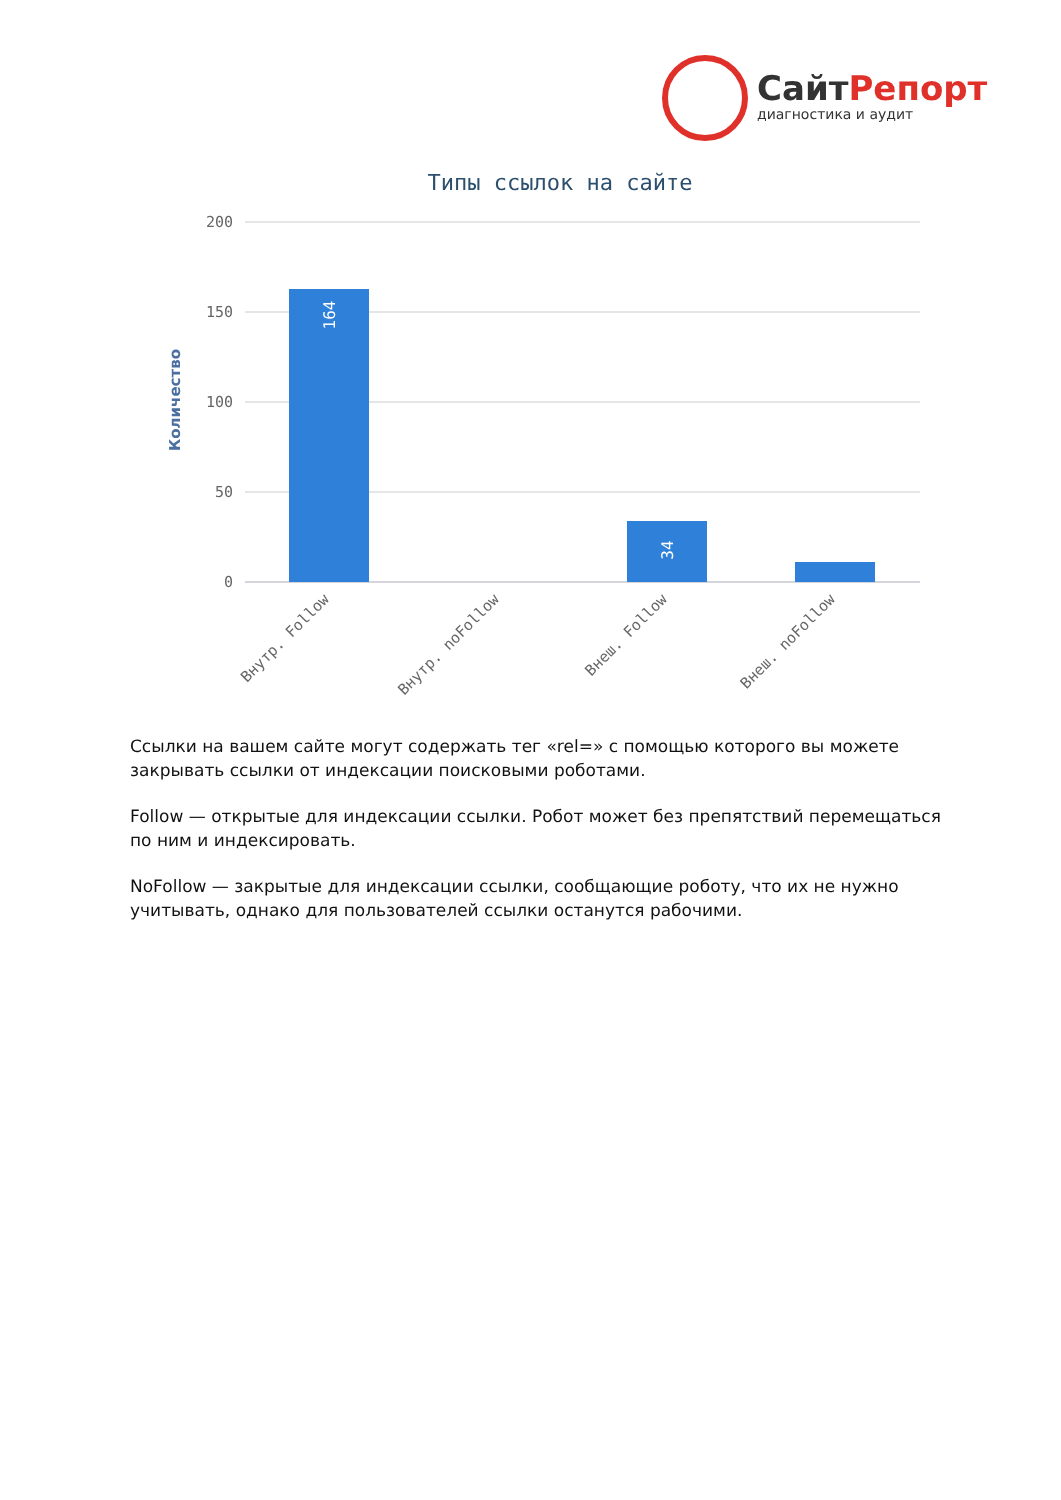СайтРепорт
диагностика и аудит
Типы ссылок на сайте
200
150
100
50
0
Количество
164
34
Внутр. Follow
Внутр. noFollow
Внеш. Follow
Внеш. noFollow
Ссылки на вашем сайте могут содержать тег «rel=» с помощью которого вы можете закрывать ссылки от индексации поисковыми роботами.
Follow — открытые для индексации ссылки. Робот может без препятствий перемещаться по ним и индексировать.
NoFollow — закрытые для индексации ссылки, сообщающие роботу, что их не нужно учитывать, однако для пользователей ссылки останутся рабочими.